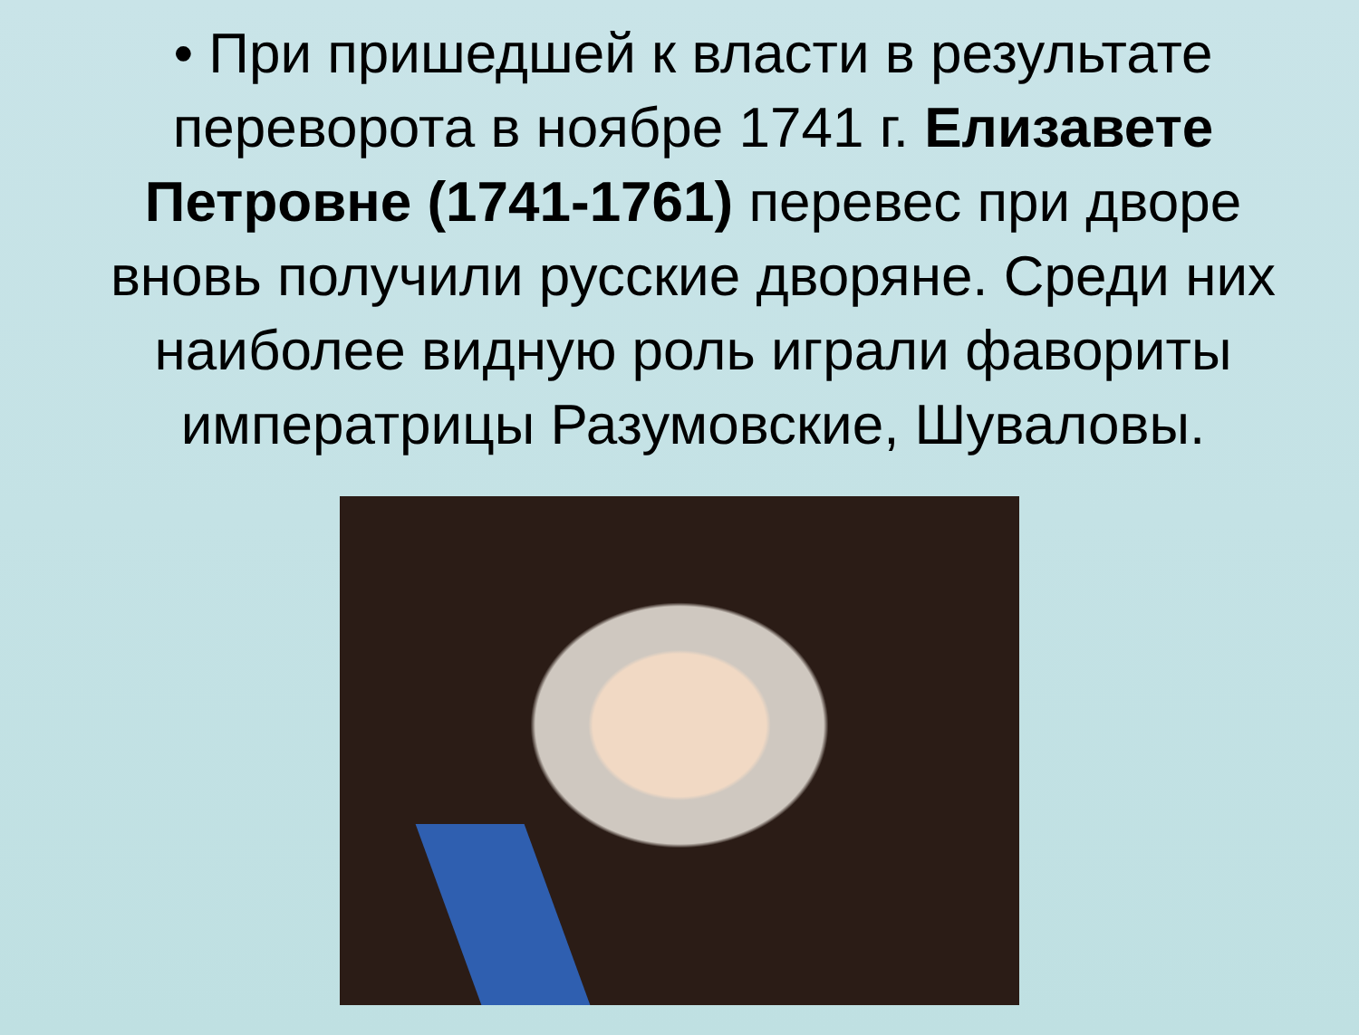• При пришедшей к власти в результате переворота в ноябре 1741 г. Елизавете Петровне (1741-1761) перевес при дворе вновь получили русские дворяне. Среди них наиболее видную роль играли фавориты императрицы Разумовские, Шуваловы.